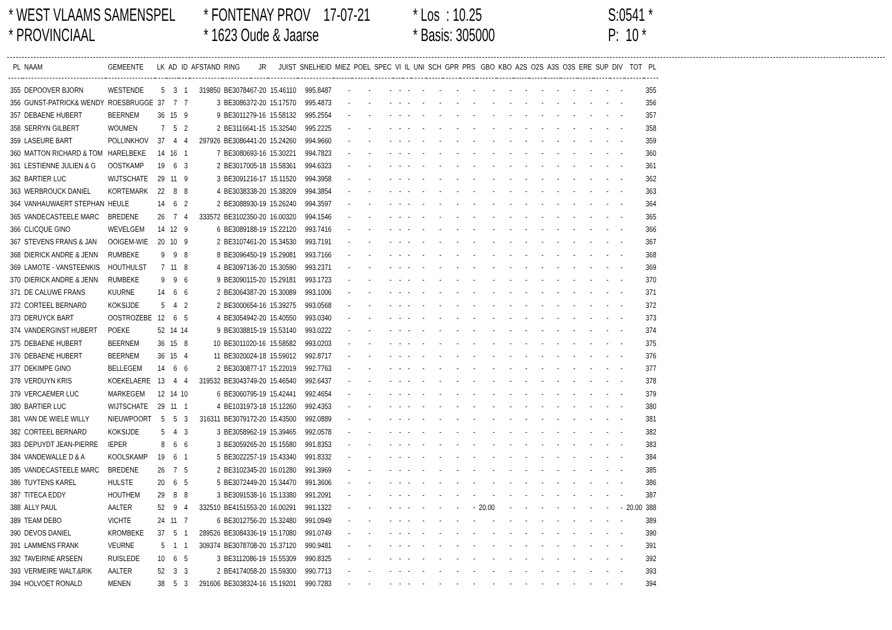* WEST VLAAMS SAMENSPEL
* PROVINCIAAL
* FONTENAY PROV 17-07-21
* 1623 Oude & Jaarse
* Los : 10.25
* Basis: 305000
S:0541 *
P: 10 *
| PL | NAAM | GEMEENTE | LK | AD | ID | AFSTAND | RING | JR | JUIST | SNELHEID | MIEZ | POEL | SPEC | VI | IL | UNI | SCH | GPR | PRS | GBO | KBO | A2S | O2S | A3S | O3S | ERE | SUP | DIV | TOT | PL |
| --- | --- | --- | --- | --- | --- | --- | --- | --- | --- | --- | --- | --- | --- | --- | --- | --- | --- | --- | --- | --- | --- | --- | --- | --- | --- | --- | --- | --- | --- | --- |
| 355 | DEPOOVER BJORN | WESTENDE | 5 | 3 | 1 | 319850 | BE3078467-20 | | 15.46110 | 995.8487 | - | - | - | - | - | - | - | - | - | - | - | - | - | - | - | - | - | - | | 355 |
| 356 | GUNST-PATRICK& WENDY | ROESBRUGGE | 37 | 7 | 7 | 3 | BE3086372-20 | | 15.17570 | 995.4873 | - | - | - | - | - | - | - | - | - | - | - | - | - | - | - | - | - | - | | 356 |
| 357 | DEBAENE HUBERT | BEERNEM | 36 | 15 | 9 | 9 | BE3011279-16 | | 15.58132 | 995.2554 | - | - | - | - | - | - | - | - | - | - | - | - | - | - | - | - | - | - | | 357 |
| 358 | SERRYN GILBERT | WOUMEN | 7 | 5 | 2 | 2 | BE3116641-15 | | 15.32540 | 995.2225 | - | - | - | - | - | - | - | - | - | - | - | - | - | - | - | - | - | - | | 358 |
| 359 | LASEURE BART | POLLINKHOV | 37 | 4 | 4 | 297926 | BE3086441-20 | | 15.24260 | 994.9660 | - | - | - | - | - | - | - | - | - | - | - | - | - | - | - | - | - | - | | 359 |
| 360 | MATTON RICHARD & TOM | HARELBEKE | 14 | 16 | 1 | 7 | BE3080693-16 | | 15.30221 | 994.7823 | - | - | - | - | - | - | - | - | - | - | - | - | - | - | - | - | - | - | | 360 |
| 361 | LESTIENNE JULIEN & G | OOSTKAMP | 19 | 6 | 3 | 2 | BE3017005-18 | | 15.58361 | 994.6323 | - | - | - | - | - | - | - | - | - | - | - | - | - | - | - | - | - | - | | 361 |
| 362 | BARTIER LUC | WIJTSCHATE | 29 | 11 | 9 | 3 | BE3091216-17 | | 15.11520 | 994.3958 | - | - | - | - | - | - | - | - | - | - | - | - | - | - | - | - | - | - | | 362 |
| 363 | WERBROUCK DANIEL | KORTEMARK | 22 | 8 | 8 | 4 | BE3038338-20 | | 15.38209 | 994.3854 | - | - | - | - | - | - | - | - | - | - | - | - | - | - | - | - | - | - | | 363 |
| 364 | VANHAUWAERT STEPHAN | HEULE | 14 | 6 | 2 | 2 | BE3088930-19 | | 15.26240 | 994.3597 | - | - | - | - | - | - | - | - | - | - | - | - | - | - | - | - | - | - | | 364 |
| 365 | VANDECASTEELE MARC | BREDENE | 26 | 7 | 4 | 333572 | BE3102350-20 | | 16.00320 | 994.1546 | - | - | - | - | - | - | - | - | - | - | - | - | - | - | - | - | - | - | | 365 |
| 366 | CLICQUE GINO | WEVELGEM | 14 | 12 | 9 | 6 | BE3089188-19 | | 15.22120 | 993.7416 | - | - | - | - | - | - | - | - | - | - | - | - | - | - | - | - | - | - | | 366 |
| 367 | STEVENS FRANS & JAN | OOIGEM-WIE | 20 | 10 | 9 | 2 | BE3107461-20 | | 15.34530 | 993.7191 | - | - | - | - | - | - | - | - | - | - | - | - | - | - | - | - | - | - | | 367 |
| 368 | DIERICK ANDRE & JENN | RUMBEKE | 9 | 9 | 8 | 8 | BE3096450-19 | | 15.29081 | 993.7166 | - | - | - | - | - | - | - | - | - | - | - | - | - | - | - | - | - | - | | 368 |
| 369 | LAMOTE - VANSTEENKIS | HOUTHULST | 7 | 11 | 8 | 4 | BE3097136-20 | | 15.30590 | 993.2371 | - | - | - | - | - | - | - | - | - | - | - | - | - | - | - | - | - | - | | 369 |
| 370 | DIERICK ANDRE & JENN | RUMBEKE | 9 | 9 | 6 | 9 | BE3090115-20 | | 15.29181 | 993.1723 | - | - | - | - | - | - | - | - | - | - | - | - | - | - | - | - | - | - | | 370 |
| 371 | DE CALUWE FRANS | KUURNE | 14 | 6 | 6 | 2 | BE3064387-20 | | 15.30089 | 993.1006 | - | - | - | - | - | - | - | - | - | - | - | - | - | - | - | - | - | - | | 371 |
| 372 | CORTEEL BERNARD | KOKSIJDE | 5 | 4 | 2 | 2 | BE3000654-16 | | 15.39275 | 993.0568 | - | - | - | - | - | - | - | - | - | - | - | - | - | - | - | - | - | - | | 372 |
| 373 | DERUYCK BART | OOSTROZEBE | 12 | 6 | 5 | 4 | BE3054942-20 | | 15.40550 | 993.0340 | - | - | - | - | - | - | - | - | - | - | - | - | - | - | - | - | - | - | | 373 |
| 374 | VANDERGINST HUBERT | POEKE | 52 | 14 | 14 | 9 | BE3038815-19 | | 15.53140 | 993.0222 | - | - | - | - | - | - | - | - | - | - | - | - | - | - | - | - | - | - | | 374 |
| 375 | DEBAENE HUBERT | BEERNEM | 36 | 15 | 8 | 10 | BE3011020-16 | | 15.58582 | 993.0203 | - | - | - | - | - | - | - | - | - | - | - | - | - | - | - | - | - | - | | 375 |
| 376 | DEBAENE HUBERT | BEERNEM | 36 | 15 | 4 | 11 | BE3020024-18 | | 15.59012 | 992.8717 | - | - | - | - | - | - | - | - | - | - | - | - | - | - | - | - | - | - | | 376 |
| 377 | DEKIMPE GINO | BELLEGEM | 14 | 6 | 6 | 2 | BE3030877-17 | | 15.22019 | 992.7763 | - | - | - | - | - | - | - | - | - | - | - | - | - | - | - | - | - | - | | 377 |
| 378 | VERDUYN KRIS | KOEKELAERE | 13 | 4 | 4 | 319532 | BE3043749-20 | | 15.46540 | 992.6437 | - | - | - | - | - | - | - | - | - | - | - | - | - | - | - | - | - | - | | 378 |
| 379 | VERCAEMER LUC | MARKEGEM | 12 | 14 | 10 | 6 | BE3060795-19 | | 15.42441 | 992.4654 | - | - | - | - | - | - | - | - | - | - | - | - | - | - | - | - | - | - | | 379 |
| 380 | BARTIER LUC | WIJTSCHATE | 29 | 11 | 1 | 4 | BE1031973-18 | | 15.12260 | 992.4353 | - | - | - | - | - | - | - | - | - | - | - | - | - | - | - | - | - | - | | 380 |
| 381 | VAN DE WIELE WILLY | NIEUWPOORT | 5 | 5 | 3 | 316311 | BE3079172-20 | | 15.43500 | 992.0889 | - | - | - | - | - | - | - | - | - | - | - | - | - | - | - | - | - | - | | 381 |
| 382 | CORTEEL BERNARD | KOKSIJDE | 5 | 4 | 3 | 3 | BE3058962-19 | | 15.39465 | 992.0578 | - | - | - | - | - | - | - | - | - | - | - | - | - | - | - | - | - | - | | 382 |
| 383 | DEPUYDT JEAN-PIERRE | IEPER | 8 | 6 | 6 | 3 | BE3059265-20 | | 15.15580 | 991.8353 | - | - | - | - | - | - | - | - | - | - | - | - | - | - | - | - | - | - | | 383 |
| 384 | VANDEWALLE D & A | KOOLSKAMP | 19 | 6 | 1 | 5 | BE3022257-19 | | 15.43340 | 991.8332 | - | - | - | - | - | - | - | - | - | - | - | - | - | - | - | - | - | - | | 384 |
| 385 | VANDECASTEELE MARC | BREDENE | 26 | 7 | 5 | 2 | BE3102345-20 | | 16.01280 | 991.3969 | - | - | - | - | - | - | - | - | - | - | - | - | - | - | - | - | - | - | | 385 |
| 386 | TUYTENS KAREL | HULSTE | 20 | 6 | 5 | 5 | BE3072449-20 | | 15.34470 | 991.3606 | - | - | - | - | - | - | - | - | - | - | - | - | - | - | - | - | - | - | | 386 |
| 387 | TITECA EDDY | HOUTHEM | 29 | 8 | 8 | 3 | BE3091538-16 | | 15.13380 | 991.2091 | - | - | - | - | - | - | - | - | - | - | - | - | - | - | - | - | - | - | | 387 |
| 388 | ALLY PAUL | AALTER | 52 | 9 | 4 | 332510 | BE4151553-20 | | 16.00291 | 991.1322 | - | - | - | - | - | - | - | - | - | 20.00 | - | - | - | - | - | - | - | - | 20.00 | 388 |
| 389 | TEAM DEBO | VICHTE | 24 | 11 | 7 | 6 | BE3012756-20 | | 15.32480 | 991.0949 | - | - | - | - | - | - | - | - | - | - | - | - | - | - | - | - | - | - | | 389 |
| 390 | DEVOS DANIEL | KROMBEKE | 37 | 5 | 1 | 289526 | BE3084336-19 | | 15.17080 | 991.0749 | - | - | - | - | - | - | - | - | - | - | - | - | - | - | - | - | - | - | | 390 |
| 391 | LAMMENS FRANK | VEURNE | 5 | 1 | 1 | 309374 | BE3078708-20 | | 15.37120 | 990.9481 | - | - | - | - | - | - | - | - | - | - | - | - | - | - | - | - | - | - | | 391 |
| 392 | TAVEIRNE ARSEEN | RUISLEDE | 10 | 6 | 5 | 3 | BE3112086-19 | | 15.55309 | 990.8325 | - | - | - | - | - | - | - | - | - | - | - | - | - | - | - | - | - | - | | 392 |
| 393 | VERMEIRE WALT.&RIK | AALTER | 52 | 3 | 3 | 2 | BE4174058-20 | | 15.59300 | 990.7713 | - | - | - | - | - | - | - | - | - | - | - | - | - | - | - | - | - | - | | 393 |
| 394 | HOLVOET RONALD | MENEN | 38 | 5 | 3 | 291606 | BE3038324-16 | | 15.19201 | 990.7283 | - | - | - | - | - | - | - | - | - | - | - | - | - | - | - | - | - | - | | 394 |